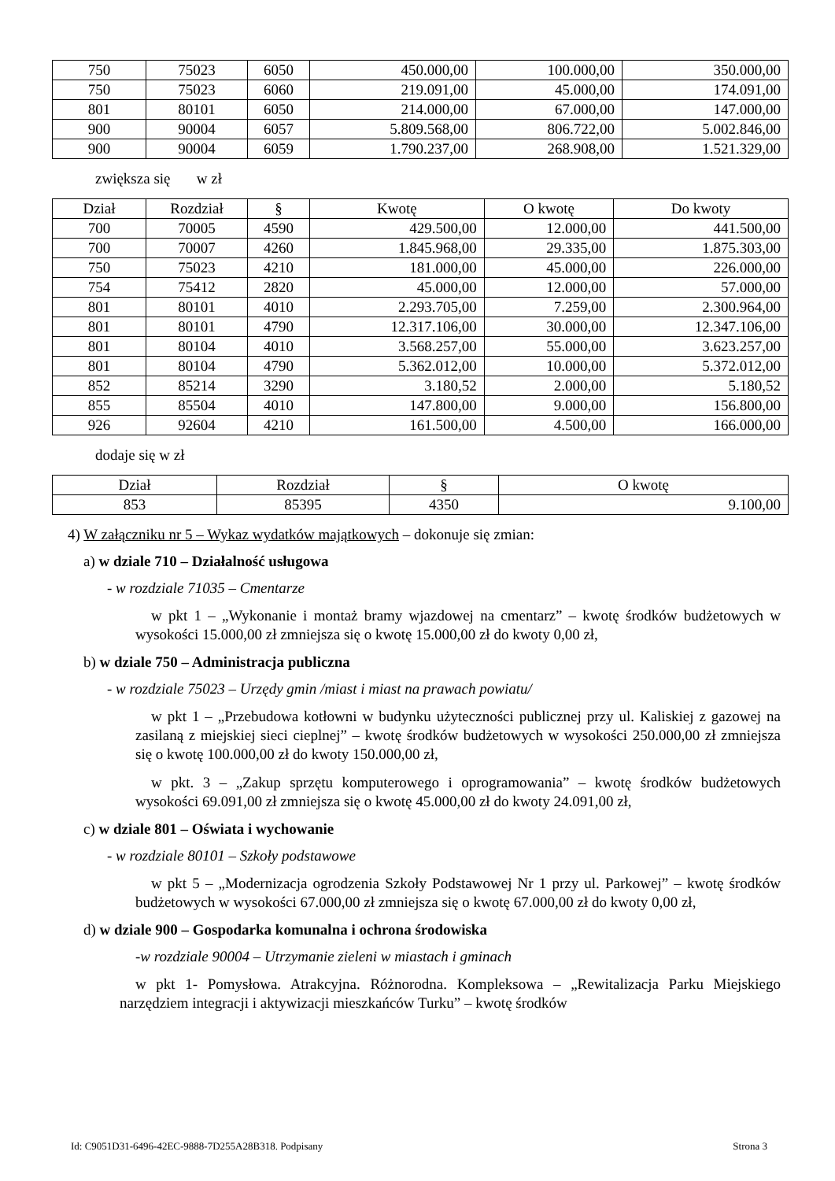| 750 | 75023 | 6050 | 450.000,00 | 100.000,00 | 350.000,00 |
| 750 | 75023 | 6060 | 219.091,00 | 45.000,00 | 174.091,00 |
| 801 | 80101 | 6050 | 214.000,00 | 67.000,00 | 147.000,00 |
| 900 | 90004 | 6057 | 5.809.568,00 | 806.722,00 | 5.002.846,00 |
| 900 | 90004 | 6059 | 1.790.237,00 | 268.908,00 | 1.521.329,00 |
zwiększa się w zł
| Dział | Rozdział | § | Kwotę | O kwotę | Do kwoty |
| --- | --- | --- | --- | --- | --- |
| 700 | 70005 | 4590 | 429.500,00 | 12.000,00 | 441.500,00 |
| 700 | 70007 | 4260 | 1.845.968,00 | 29.335,00 | 1.875.303,00 |
| 750 | 75023 | 4210 | 181.000,00 | 45.000,00 | 226.000,00 |
| 754 | 75412 | 2820 | 45.000,00 | 12.000,00 | 57.000,00 |
| 801 | 80101 | 4010 | 2.293.705,00 | 7.259,00 | 2.300.964,00 |
| 801 | 80101 | 4790 | 12.317.106,00 | 30.000,00 | 12.347.106,00 |
| 801 | 80104 | 4010 | 3.568.257,00 | 55.000,00 | 3.623.257,00 |
| 801 | 80104 | 4790 | 5.362.012,00 | 10.000,00 | 5.372.012,00 |
| 852 | 85214 | 3290 | 3.180,52 | 2.000,00 | 5.180,52 |
| 855 | 85504 | 4010 | 147.800,00 | 9.000,00 | 156.800,00 |
| 926 | 92604 | 4210 | 161.500,00 | 4.500,00 | 166.000,00 |
dodaje się w zł
| Dział | Rozdział | § | O kwotę |
| --- | --- | --- | --- |
| 853 | 85395 | 4350 | 9.100,00 |
4) W załączniku nr 5 – Wykaz wydatków majątkowych – dokonuje się zmian:
a) w dziale 710 – Działalność usługowa
- w rozdziale 71035 – Cmentarze
w pkt 1 – „Wykonanie i montaż bramy wjazdowej na cmentarz” – kwotę środków budżetowych w wysokości 15.000,00 zł zmniejsza się o kwotę 15.000,00 zł do kwoty 0,00 zł,
b) w dziale 750 – Administracja publiczna
- w rozdziale 75023 – Urzędy gmin /miast i miast na prawach powiatu/
w pkt 1 – „Przebudowa kotłowni w budynku użyteczności publicznej przy ul. Kaliskiej z gazowej na zasilaną z miejskiej sieci cieplnej” – kwotę środków budżetowych w wysokości 250.000,00 zł zmniejsza się o kwotę 100.000,00 zł do kwoty 150.000,00 zł,
w pkt. 3 – „Zakup sprzętu komputerowego i oprogramowania” – kwotę środków budżetowych wysokości 69.091,00 zł zmniejsza się o kwotę 45.000,00 zł do kwoty 24.091,00 zł,
c) w dziale 801 – Oświata i wychowanie
- w rozdziale 80101 – Szkoły podstawowe
w pkt 5 – „Modernizacja ogrodzenia Szkoły Podstawowej Nr 1 przy ul. Parkowej” – kwotę środków budżetowych w wysokości 67.000,00 zł zmniejsza się o kwotę 67.000,00 zł do kwoty 0,00 zł,
d) w dziale 900 – Gospodarka komunalna i ochrona środowiska
-w rozdziale 90004 – Utrzymanie zieleni w miastach i gminach
w pkt 1- Pomysłowa. Atrakcyjna. Różnorodna. Kompleksowa – „Rewitalizacja Parku Miejskiego narzędziem integracji i aktywizacji mieszkańców Turku” – kwotę środków
Id: C9051D31-6496-42EC-9888-7D255A28B318. Podpisany Strona 3